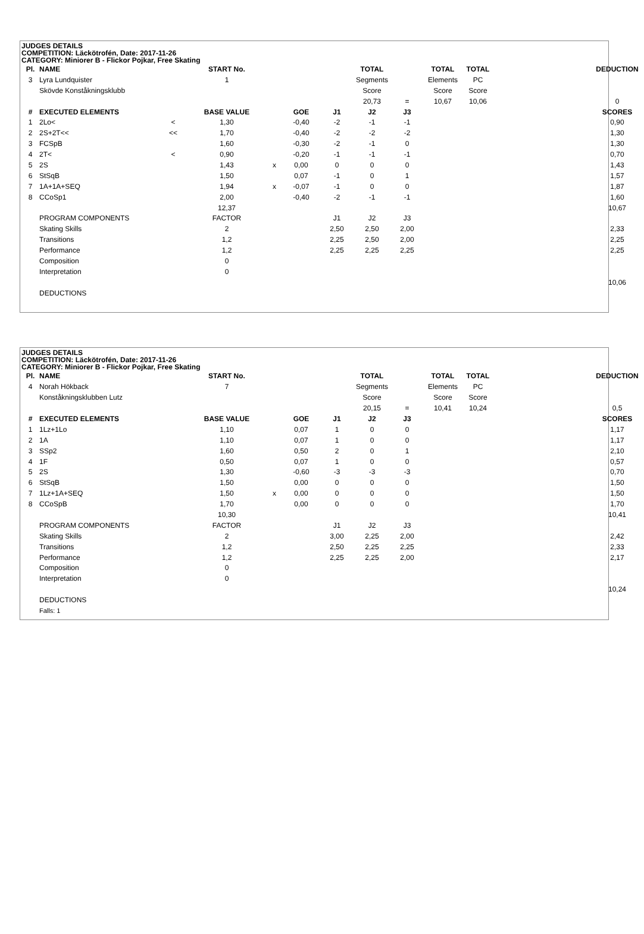JUDGES DETAILS
COMPETITION: Läckötrofén, Date: 2017-11-26
CATEGORY: Miniorer B - Flickor Pojkar, Free Skating
| Pl. | NAME | | START No. | | | | TOTAL | | TOTAL | TOTAL | | DEDUCTION |
| 3 | Lyra Lundquister | | 1 | | | | Segments | | Elements | PC | | |
| | Skövde Konståkningsklubb | | | | | | Score | | Score | Score | | |
| | | | | | | | 20,73 | = | 10,67 | 10,06 | | 0 |
| # | EXECUTED ELEMENTS | | BASE VALUE | | GOE | J1 | J2 | J3 | | | | SCORES |
| 1 | 2Lo< | < | 1,30 | | -0,40 | -2 | -1 | -1 | | | | 0,90 |
| 2 | 2S+2T<< | << | 1,70 | | -0,40 | -2 | -2 | -2 | | | | 1,30 |
| 3 | FCSpB | | 1,60 | | -0,30 | -2 | -1 | 0 | | | | 1,30 |
| 4 | 2T< | < | 0,90 | | -0,20 | -1 | -1 | -1 | | | | 0,70 |
| 5 | 2S | | 1,43 | x | 0,00 | 0 | 0 | 0 | | | | 1,43 |
| 6 | StSqB | | 1,50 | | 0,07 | -1 | 0 | 1 | | | | 1,57 |
| 7 | 1A+1A+SEQ | | 1,94 | x | -0,07 | -1 | 0 | 0 | | | | 1,87 |
| 8 | CCoSp1 | | 2,00 | | -0,40 | -2 | -1 | -1 | | | | 1,60 |
| | | | 12,37 | | | | | | | | | 10,67 |
| | PROGRAM COMPONENTS | | FACTOR | | | J1 | J2 | J3 | | | | |
| | Skating Skills | | 2 | | | 2,50 | 2,50 | 2,00 | | | | 2,33 |
| | Transitions | | 1,2 | | | 2,25 | 2,50 | 2,00 | | | | 2,25 |
| | Performance | | 1,2 | | | 2,25 | 2,25 | 2,25 | | | | 2,25 |
| | Composition | | 0 | | | | | | | | | |
| | Interpretation | | 0 | | | | | | | | | |
| | | | | | | | | | | | | 10,06 |
| | DEDUCTIONS | | | | | | | | | | | |
JUDGES DETAILS
COMPETITION: Läckötrofén, Date: 2017-11-26
CATEGORY: Miniorer B - Flickor Pojkar, Free Skating
| Pl. | NAME | | START No. | | | | TOTAL | | TOTAL | TOTAL | | DEDUCTION |
| 4 | Norah Hökback | | 7 | | | | Segments | | Elements | PC | | |
| | Konståkningsklubben Lutz | | | | | | Score | | Score | Score | | |
| | | | | | | | 20,15 | = | 10,41 | 10,24 | | 0,5 |
| # | EXECUTED ELEMENTS | | BASE VALUE | | GOE | J1 | J2 | J3 | | | | SCORES |
| 1 | 1Lz+1Lo | | 1,10 | | 0,07 | 1 | 0 | 0 | | | | 1,17 |
| 2 | 1A | | 1,10 | | 0,07 | 1 | 0 | 0 | | | | 1,17 |
| 3 | SSp2 | | 1,60 | | 0,50 | 2 | 0 | 1 | | | | 2,10 |
| 4 | 1F | | 0,50 | | 0,07 | 1 | 0 | 0 | | | | 0,57 |
| 5 | 2S | | 1,30 | | -0,60 | -3 | -3 | -3 | | | | 0,70 |
| 6 | StSqB | | 1,50 | | 0,00 | 0 | 0 | 0 | | | | 1,50 |
| 7 | 1Lz+1A+SEQ | | 1,50 | x | 0,00 | 0 | 0 | 0 | | | | 1,50 |
| 8 | CCoSpB | | 1,70 | | 0,00 | 0 | 0 | 0 | | | | 1,70 |
| | | | 10,30 | | | | | | | | | 10,41 |
| | PROGRAM COMPONENTS | | FACTOR | | | J1 | J2 | J3 | | | | |
| | Skating Skills | | 2 | | | 3,00 | 2,25 | 2,00 | | | | 2,42 |
| | Transitions | | 1,2 | | | 2,50 | 2,25 | 2,25 | | | | 2,33 |
| | Performance | | 1,2 | | | 2,25 | 2,25 | 2,00 | | | | 2,17 |
| | Composition | | 0 | | | | | | | | | |
| | Interpretation | | 0 | | | | | | | | | |
| | | | | | | | | | | | | 10,24 |
| | DEDUCTIONS | | | | | | | | | | | |
| | Falls: 1 | | | | | | | | | | | |